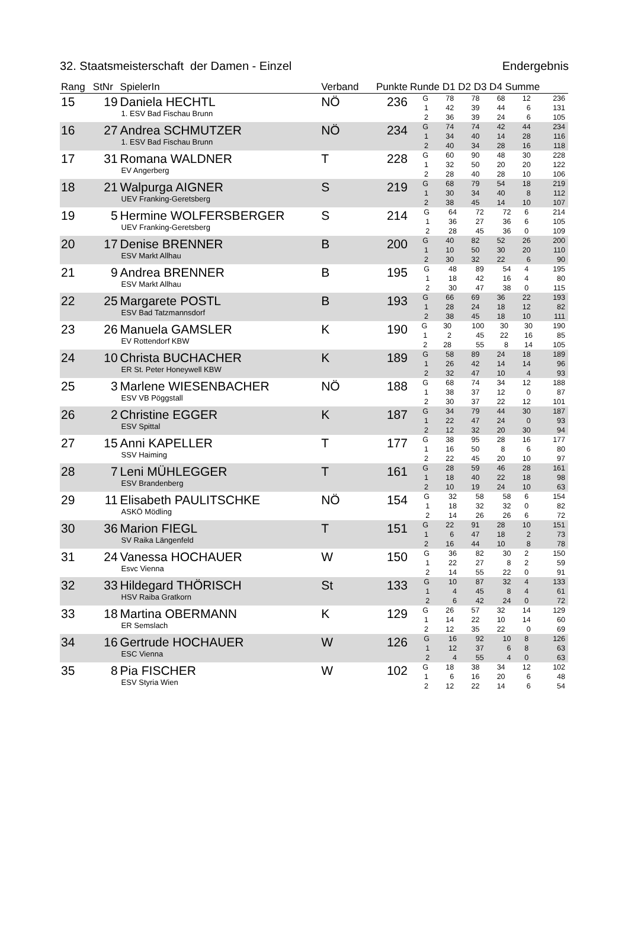32. Staatsmeisterschaft der Damen - Einzel Endergebnis
| Rang | StNr | SpielerIn | Verband | Punkte | Runde D1 D2 D3 D4 Summe |
| --- | --- | --- | --- | --- | --- |
| 15 | 19 | Daniela HECHTL 1. ESV Bad Fischau Brunn | NÖ | 236 | / G / 78 / 78 / 68 / 12 / 236 / / 1 / 42 / 39 / 44 / 6 / 131 / / 2 / 36 / 39 / 24 / 6 / 105 / |
| 16 | 27 | Andrea SCHMUTZER 1. ESV Bad Fischau Brunn | NÖ | 234 | / G / 74 / 74 / 42 / 44 / 234 / / 1 / 34 / 40 / 14 / 28 / 116 / / 2 / 40 / 34 / 28 / 16 / 118 / |
| 17 | 31 | Romana WALDNER EV Angerberg | T | 228 | / G / 60 / 90 / 48 / 30 / 228 / / 1 / 32 / 50 / 20 / 20 / 122 / / 2 / 28 / 40 / 28 / 10 / 106 / |
| 18 | 21 | Walpurga AIGNER UEV Franking-Geretsberg | S | 219 | / G / 68 / 79 / 54 / 18 / 219 / / 1 / 30 / 34 / 40 / 8 / 112 / / 2 / 38 / 45 / 14 / 10 / 107 / |
| 19 | 5 | Hermine WOLFERSBERGER UEV Franking-Geretsberg | S | 214 | / G / 64 / 72 / 72 / 6 / 214 / / 1 / 36 / 27 / 36 / 6 / 105 / / 2 / 28 / 45 / 36 / 0 / 109 / |
| 20 | 17 | Denise BRENNER ESV Markt Allhau | B | 200 | / G / 40 / 82 / 52 / 26 / 200 / / 1 / 10 / 50 / 30 / 20 / 110 / / 2 / 30 / 32 / 22 / 6 / 90 / |
| 21 | 9 | Andrea BRENNER ESV Markt Allhau | B | 195 | / G / 48 / 89 / 54 / 4 / 195 / / 1 / 18 / 42 / 16 / 4 / 80 / / 2 / 30 / 47 / 38 / 0 / 115 / |
| 22 | 25 | Margarete POSTL ESV Bad Tatzmannsdorf | B | 193 | / G / 66 / 69 / 36 / 22 / 193 / / 1 / 28 / 24 / 18 / 12 / 82 / / 2 / 38 / 45 / 18 / 10 / 111 / |
| 23 | 26 | Manuela GAMSLER EV Rottendorf KBW | K | 190 | / G / 30 / 100 / 30 / 30 / 190 / / 1 / 2 / 45 / 22 / 16 / 85 / / 2 / 28 / 55 / 8 / 14 / 105 / |
| 24 | 10 | Christa BUCHACHER ER St. Peter Honeywell KBW | K | 189 | / G / 58 / 89 / 24 / 18 / 189 / / 1 / 26 / 42 / 14 / 14 / 96 / / 2 / 32 / 47 / 10 / 4 / 93 / |
| 25 | 3 | Marlene WIESENBACHER ESV VB Pöggstall | NÖ | 188 | / G / 68 / 74 / 34 / 12 / 188 / / 1 / 38 / 37 / 12 / 0 / 87 / / 2 / 30 / 37 / 22 / 12 / 101 / |
| 26 | 2 | Christine EGGER ESV Spittal | K | 187 | / G / 34 / 79 / 44 / 30 / 187 / / 1 / 22 / 47 / 24 / 0 / 93 / / 2 / 12 / 32 / 20 / 30 / 94 / |
| 27 | 15 | Anni KAPELLER SSV Haiming | T | 177 | / G / 38 / 95 / 28 / 16 / 177 / / 1 / 16 / 50 / 8 / 6 / 80 / / 2 / 22 / 45 / 20 / 10 / 97 / |
| 28 | 7 | Leni MÜHLEGGER ESV Brandenberg | T | 161 | / G / 28 / 59 / 46 / 28 / 161 / / 1 / 18 / 40 / 22 / 18 / 98 / / 2 / 10 / 19 / 24 / 10 / 63 / |
| 29 | 11 | Elisabeth PAULITSCHKE ASKÖ Mödling | NÖ | 154 | / G / 32 / 58 / 58 / 6 / 154 / / 1 / 18 / 32 / 32 / 0 / 82 / / 2 / 14 / 26 / 26 / 6 / 72 / |
| 30 | 36 | Marion FIEGL SV Raika Längenfeld | T | 151 | / G / 22 / 91 / 28 / 10 / 151 / / 1 / 6 / 47 / 18 / 2 / 73 / / 2 / 16 / 44 / 10 / 8 / 78 / |
| 31 | 24 | Vanessa HOCHAUER Esvc Vienna | W | 150 | / G / 36 / 82 / 30 / 2 / 150 / / 1 / 22 / 27 / 8 / 2 / 59 / / 2 / 14 / 55 / 22 / 0 / 91 / |
| 32 | 33 | Hildegard THÖRISCH HSV Raiba Gratkorn | St | 133 | / G / 10 / 87 / 32 / 4 / 133 / / 1 / 4 / 45 / 8 / 4 / 61 / / 2 / 6 / 42 / 24 / 0 / 72 / |
| 33 | 18 | Martina OBERMANN ER Semslach | K | 129 | / G / 26 / 57 / 32 / 14 / 129 / / 1 / 14 / 22 / 10 / 14 / 60 / / 2 / 12 / 35 / 22 / 0 / 69 / |
| 34 | 16 | Gertrude HOCHAUER ESC Vienna | W | 126 | / G / 16 / 92 / 10 / 8 / 126 / / 1 / 12 / 37 / 6 / 8 / 63 / / 2 / 4 / 55 / 4 / 0 / 63 / |
| 35 | 8 | Pia FISCHER ESV Styria Wien | W | 102 | / G / 18 / 38 / 34 / 12 / 102 / / 1 / 6 / 16 / 20 / 6 / 48 / / 2 / 12 / 22 / 14 / 6 / 54 / |